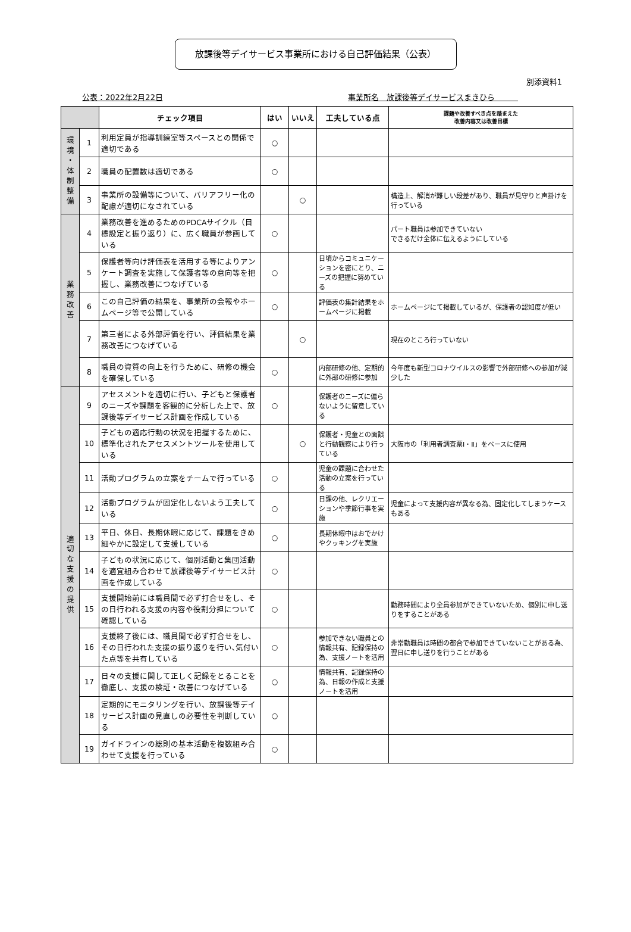別添資料1
放課後等デイサービス事業所における自己評価結果（公表）
公表：2022年2月22日 事業所名　放課後等デイサービスまきひら　　　
| | | チェック項目 | はい | いいえ | 工夫している点 | 課題や改善すべき点を踏まえた 改善内容又は改善目標 |
| --- | --- | --- | --- | --- | --- | --- |
| 環 境 ・ 体 制 整 備 | 1 | 利用定員が指導訓練室等スペースとの関係で適切である | ○ | | | |
| | 2 | 職員の配置数は適切である | ○ | | | |
| | 3 | 事業所の設備等について、バリアフリー化の配慮が適切になされている | | ○ | | 構造上、解消が難しい段差があり、職員が見守りと声掛けを行っている |
| 業 務 改 善 | 4 | 業務改善を進めるためのPDCAサイクル（目標設定と振り返り）に、広く職員が参画している | ○ | | | パート職員は参加できていない できるだけ全体に伝えるようにしている |
| | 5 | 保護者等向け評価表を活用する等によりアンケート調査を実施して保護者等の意向等を把握し、業務改善につなげている | ○ | | 日頃からコミュニケーションを密にとり、ニーズの把握に努めている | |
| | 6 | この自己評価の結果を、事業所の会報やホームページ等で公開している | ○ | | 評価表の集計結果をホームページに掲載 | ホームページにて掲載しているが、保護者の認知度が低い |
| | 7 | 第三者による外部評価を行い、評価結果を業務改善につなげている | | ○ | | 現在のところ行っていない |
| | 8 | 職員の資質の向上を行うために、研修の機会を確保している | ○ | | 内部研修の他、定期的に外部の研修に参加 | 今年度も新型コロナウイルスの影響で外部研修への参加が減少した |
| 適 切 な 支 援 の 提 供 | 9 | アセスメントを適切に行い、子どもと保護者のニーズや課題を客観的に分析した上で、放課後等デイサービス計画を作成している | ○ | | 保護者のニーズに偏らないように留意している | |
| | 10 | 子どもの適応行動の状況を把握するために、標準化されたアセスメントツールを使用している | | ○ | 保護者・児童との面談と行動観察により行っている | 大阪市の「利用者調査票Ⅰ・Ⅱ」をベースに使用 |
| | 11 | 活動プログラムの立案をチームで行っている | ○ | | 児童の課題に合わせた活動の立案を行っている | |
| | 12 | 活動プログラムが固定化しないよう工夫している | ○ | | 日課の他、レクリエーションや季節行事を実施 | 児童によって支援内容が異なる為、固定化してしまうケースもある |
| | 13 | 平日、休日、長期休暇に応じて、課題をきめ細やかに設定して支援している | ○ | | 長期休暇中はおでかけやクッキングを実施 | |
| | 14 | 子どもの状況に応じて、個別活動と集団活動を適宜組み合わせて放課後等デイサービス計画を作成している | ○ | | | |
| | 15 | 支援開始前には職員間で必ず打合せをし、その日行われる支援の内容や役割分担について確認している | ○ | | | 勤務時間により全員参加ができていないため、個別に申し送りをすることがある |
| | 16 | 支援終了後には、職員間で必ず打合せをし、その日行われた支援の振り返りを行い､気付いた点等を共有している | ○ | | 参加できない職員との情報共有、記録保持の為、支援ノートを活用 | 非常勤職員は時間の都合で参加できていないことがある為、翌日に申し送りを行うことがある |
| | 17 | 日々の支援に関して正しく記録をとることを徹底し、支援の検証・改善につなげている | ○ | | 情報共有、記録保持の為、日報の作成と支援ノートを活用 | |
| | 18 | 定期的にモニタリングを行い、放課後等デイサービス計画の見直しの必要性を判断している | ○ | | | |
| | 19 | ガイドラインの総則の基本活動を複数組み合わせて支援を行っている | ○ | | | |